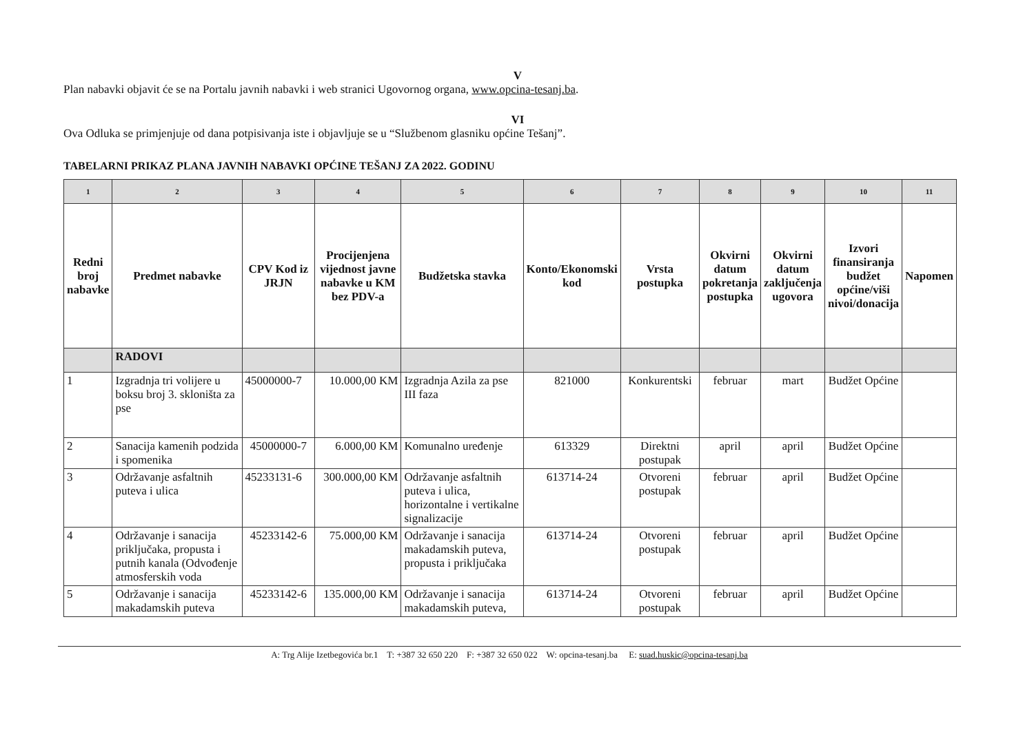V
Plan nabavki objavit će se na Portalu javnih nabavki i web stranici Ugovornog organa, www.opcina-tesanj.ba.
VI
Ova Odluka se primjenjuje od dana potpisivanja iste i objavljuje se u “Službenom glasniku općine Tešanj”.
TABELARNI PRIKAZ PLANA JAVNIH NABAVKI OPĆINE TEŠANJ ZA 2022. GODINU
| 1 | 2 | 3 | 4 | 5 | 6 | 7 | 8 | 9 | 10 | 11 |
| --- | --- | --- | --- | --- | --- | --- | --- | --- | --- | --- |
| Redni broj nabavke | Predmet nabavke | CPV Kod iz JRJN | Procijenjena vijednost javne nabavke u KM bez PDV-a | Budžetska stavka | Konto/Ekonomski kod | Vrsta postupka | Okvirni datum pokretanja postupka | Okvirni datum zaključenja ugovora | Izvori finansiranja budžet općine/viši nivoi/donacija | Napomen |
| | RADOVI | | | | | | | | | |
| 1 | Izgradnja tri volijere u boksu broj 3. skloništa za pse | 45000000-7 | 10.000,00 KM | Izgradnja Azila za pse III faza | 821000 | Konkurentski | februar | mart | Budžet Općine | |
| 2 | Sanacija kamenih podzida i spomenika | 45000000-7 | 6.000,00 KM | Komunalno uređenje | 613329 | Direktni postupak | april | april | Budžet Općine | |
| 3 | Održavanje asfaltnih puteva i ulica | 45233131-6 | 300.000,00 KM | Održavanje asfaltnih puteva i ulica, horizontalne i vertikalne signalizacije | 613714-24 | Otvoreni postupak | februar | april | Budžet Općine | |
| 4 | Održavanje i sanacija priključaka, propusta i putnih kanala (Odvođenje atmosferskih voda | 45233142-6 | 75.000,00 KM | Održavanje i sanacija makadamskih puteva, propusta i priključaka | 613714-24 | Otvoreni postupak | februar | april | Budžet Općine | |
| 5 | Održavanje i sanacija makadamskih puteva | 45233142-6 | 135.000,00 KM | Održavanje i sanacija makadamskih puteva, | 613714-24 | Otvoreni postupak | februar | april | Budžet Općine | |
A: Trg Alije Izetbegovića br.1 T: +387 32 650 220 F: +387 32 650 022 W: opcina-tesanj.ba E: suad.huskic@opcina-tesanj.ba